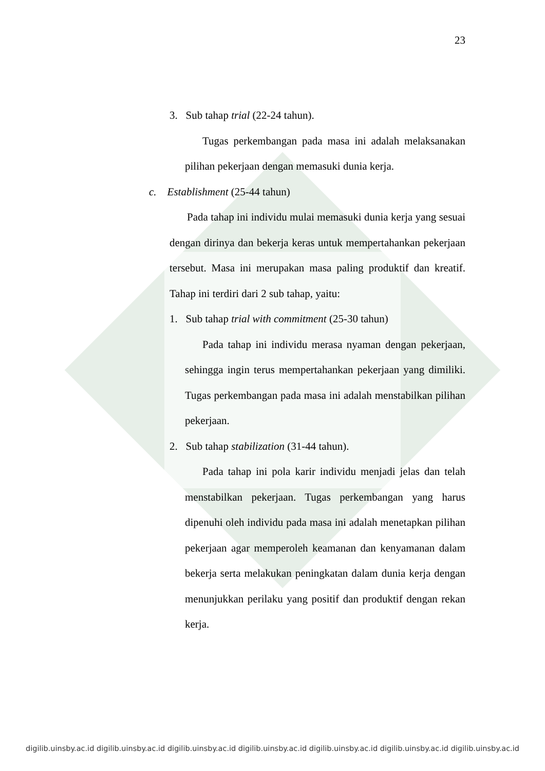23
3. Sub tahap trial (22-24 tahun).
Tugas perkembangan pada masa ini adalah melaksanakan pilihan pekerjaan dengan memasuki dunia kerja.
c. Establishment (25-44 tahun)
Pada tahap ini individu mulai memasuki dunia kerja yang sesuai dengan dirinya dan bekerja keras untuk mempertahankan pekerjaan tersebut. Masa ini merupakan masa paling produktif dan kreatif. Tahap ini terdiri dari 2 sub tahap, yaitu:
1. Sub tahap trial with commitment (25-30 tahun)
Pada tahap ini individu merasa nyaman dengan pekerjaan, sehingga ingin terus mempertahankan pekerjaan yang dimiliki. Tugas perkembangan pada masa ini adalah menstabilkan pilihan pekerjaan.
2. Sub tahap stabilization (31-44 tahun).
Pada tahap ini pola karir individu menjadi jelas dan telah menstabilkan pekerjaan. Tugas perkembangan yang harus dipenuhi oleh individu pada masa ini adalah menetapkan pilihan pekerjaan agar memperoleh keamanan dan kenyamanan dalam bekerja serta melakukan peningkatan dalam dunia kerja dengan menunjukkan perilaku yang positif dan produktif dengan rekan kerja.
digilib.uinsby.ac.id digilib.uinsby.ac.id digilib.uinsby.ac.id digilib.uinsby.ac.id digilib.uinsby.ac.id digilib.uinsby.ac.id digilib.uinsby.ac.id